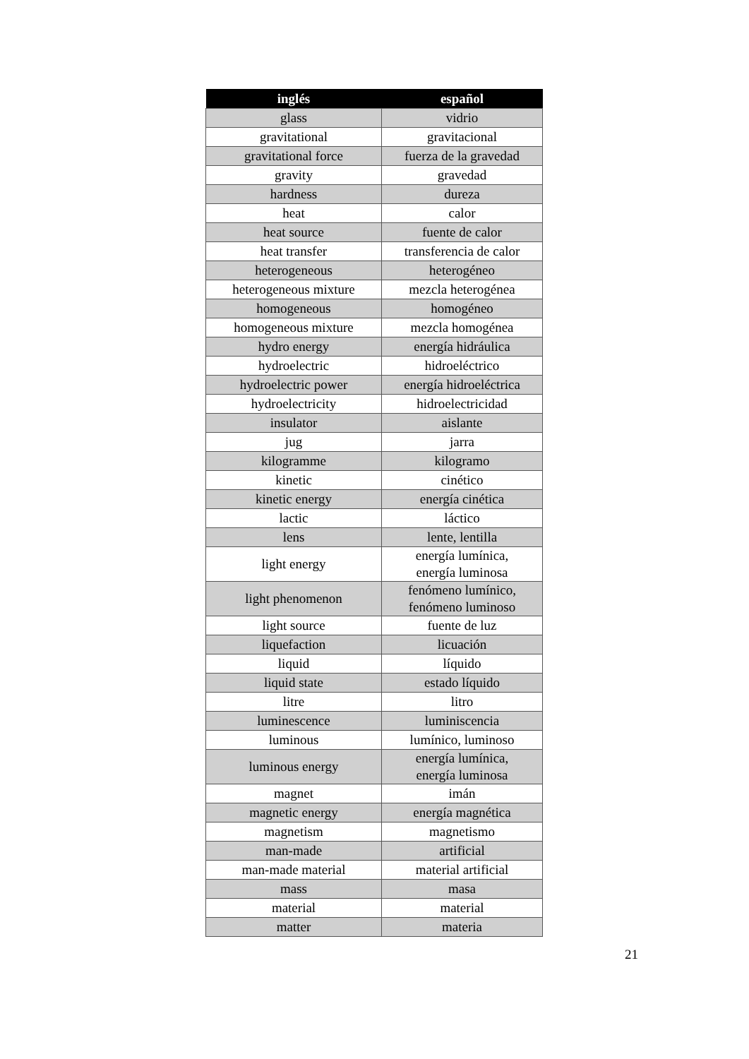| inglés | español |
| --- | --- |
| glass | vidrio |
| gravitational | gravitacional |
| gravitational force | fuerza de la gravedad |
| gravity | gravedad |
| hardness | dureza |
| heat | calor |
| heat source | fuente de calor |
| heat transfer | transferencia de calor |
| heterogeneous | heterogéneo |
| heterogeneous mixture | mezcla heterogénea |
| homogeneous | homogéneo |
| homogeneous mixture | mezcla homogénea |
| hydro energy | energía hidráulica |
| hydroelectric | hidroeléctrico |
| hydroelectric power | energía hidroeléctrica |
| hydroelectricity | hidroelectricidad |
| insulator | aislante |
| jug | jarra |
| kilogramme | kilogramo |
| kinetic | cinético |
| kinetic energy | energía cinética |
| lactic | láctico |
| lens | lente, lentilla |
| light energy | energía lumínica, energía luminosa |
| light phenomenon | fenómeno lumínico, fenómeno luminoso |
| light source | fuente de luz |
| liquefaction | licuación |
| liquid | líquido |
| liquid state | estado líquido |
| litre | litro |
| luminescence | luminiscencia |
| luminous | lumínico, luminoso |
| luminous energy | energía lumínica, energía luminosa |
| magnet | imán |
| magnetic energy | energía magnética |
| magnetism | magnetismo |
| man-made | artificial |
| man-made material | material artificial |
| mass | masa |
| material | material |
| matter | materia |
21